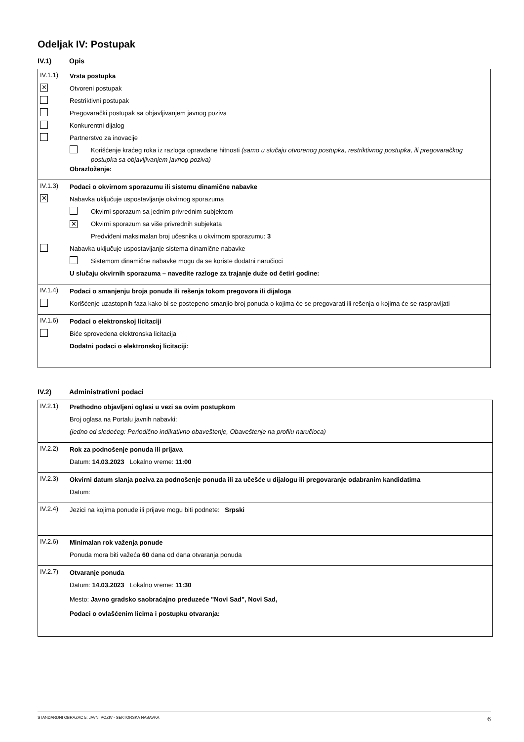Odeljak IV: Postupak
IV.1) Opis
IV.1.1)
Vrsta postupka
✕
Otvoreni postupak
Restriktivni postupak
Pregovarački postupak sa objavljivanjem javnog poziva
Konkurentni dijalog
Partnerstvo za inovacije
Korišćenje kraćeg roka iz razloga opravdane hitnosti (samo u slučaju otvorenog postupka, restriktivnog postupka, ili pregovaračkog postupka sa objavljivanjem javnog poziva)
Obrazloženje:
IV.1.3)
Podaci o okvirnom sporazumu ili sistemu dinamične nabavke
✕
Nabavka uključuje uspostavljanje okvirnog sporazuma
Okvirni sporazum sa jednim privrednim subjektom
✕
Okvirni sporazum sa više privrednih subjekata
Predviđeni maksimalan broj učesnika u okvirnom sporazumu: 3
Nabavka uključuje uspostavljanje sistema dinamične nabavke
Sistemom dinamične nabavke mogu da se koriste dodatni naručioci
U slučaju okvirnih sporazuma – navedite razloge za trajanje duže od četiri godine:
IV.1.4)
Podaci o smanjenju broja ponuda ili rešenja tokom pregovora ili dijaloga
Korišćenje uzastopnih faza kako bi se postepeno smanjio broj ponuda o kojima će se pregovarati ili rešenja o kojima će se raspravljati
IV.1.6)
Podaci o elektronskoj licitaciji
Biće sprovedena elektronska licitacija
Dodatni podaci o elektronskoj licitaciji:
IV.2) Administrativni podaci
IV.2.1)
Prethodno objavljeni oglasi u vezi sa ovim postupkom
Broj oglasa na Portalu javnih nabavki:
(jedno od sledećeg: Periodično indikativno obaveštenje, Obaveštenje na profilu naručioca)
IV.2.2)
Rok za podnošenje ponuda ili prijava
Datum: 14.03.2023 Lokalno vreme: 11:00
IV.2.3)
Okvirni datum slanja poziva za podnošenje ponuda ili za učešće u dijalogu ili pregovaranje odabranim kandidatima
Datum:
IV.2.4)
Jezici na kojima ponude ili prijave mogu biti podnete: Srpski
IV.2.6)
Minimalan rok važenja ponude
Ponuda mora biti važeća 60 dana od dana otvaranja ponuda
IV.2.7)
Otvaranje ponuda
Datum: 14.03.2023 Lokalno vreme: 11:30
Mesto: Javno gradsko saobraćajno preduzeće "Novi Sad", Novi Sad,
Podaci o ovlašćenim licima i postupku otvaranja:
STANDARDNI OBRAZAC 5: JAVNI POZIV - SEKTORSKA NABAVKA 6